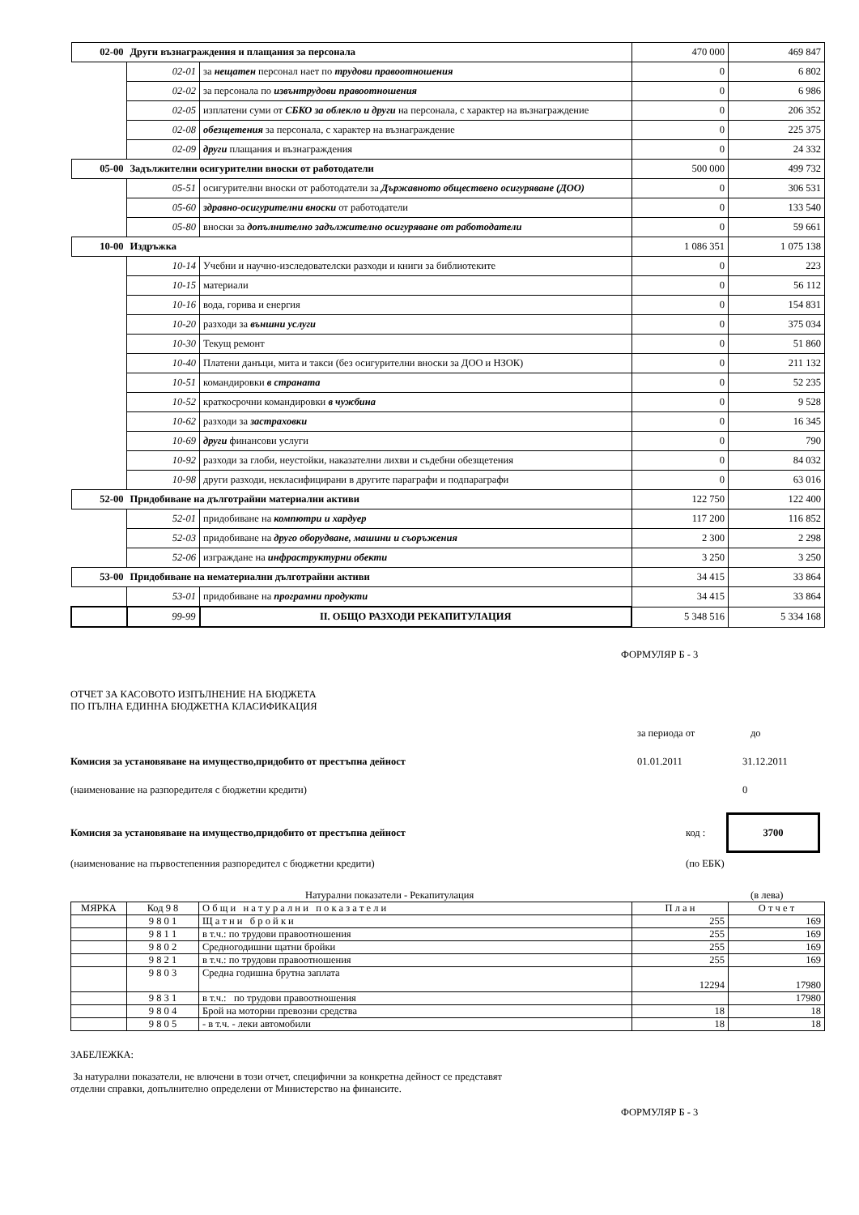| 02-00 | Други възнаграждения и плащания за персонала | | 470 000 | 469 847 |
| | 02-01 | за нещатен персонал нает по трудови правоотношения | 0 | 6 802 |
| | 02-02 | за персонала по извънтрудови правоотношения | 0 | 6 986 |
| | 02-05 | изплатени суми от СБКО за облекло и други на персонала, с характер на възнаграждение | 0 | 206 352 |
| | 02-08 | обезщетения за персонала, с характер на възнаграждение | 0 | 225 375 |
| | 02-09 | други плащания и възнаграждения | 0 | 24 332 |
| 05-00 | Задължителни осигурителни вноски от работодатели | | 500 000 | 499 732 |
| | 05-51 | осигурителни вноски от работодатели за Държавното обществено осигуряване (ДОО) | 0 | 306 531 |
| | 05-60 | здравно-осигурителни вноски от работодатели | 0 | 133 540 |
| | 05-80 | вноски за допълнително задължително осигуряване от работодатели | 0 | 59 661 |
| 10-00 | Издръжка | | 1 086 351 | 1 075 138 |
| | 10-14 | Учебни и научно-изследователски разходи и книги за библиотеките | 0 | 223 |
| | 10-15 | материали | 0 | 56 112 |
| | 10-16 | вода, горива и енергия | 0 | 154 831 |
| | 10-20 | разходи за външни услуги | 0 | 375 034 |
| | 10-30 | Текущ ремонт | 0 | 51 860 |
| | 10-40 | Платени данъци, мита и такси (без осигурителни вноски за ДОО и НЗОК) | 0 | 211 132 |
| | 10-51 | командировки в страната | 0 | 52 235 |
| | 10-52 | краткосрочни командировки в чужбина | 0 | 9 528 |
| | 10-62 | разходи за застраховки | 0 | 16 345 |
| | 10-69 | други финансови услуги | 0 | 790 |
| | 10-92 | разходи за глоби, неустойки, наказателни лихви и съдебни обезщетения | 0 | 84 032 |
| | 10-98 | други разходи, некласифицирани в другите параграфи и подпараграфи | 0 | 63 016 |
| 52-00 | Придобиване на дълготрайни материални активи | | 122 750 | 122 400 |
| | 52-01 | придобиване на компютри и хардуер | 117 200 | 116 852 |
| | 52-03 | придобиване на друго оборудване, машини и съоръжения | 2 300 | 2 298 |
| | 52-06 | изграждане на инфраструктурни обекти | 3 250 | 3 250 |
| 53-00 | Придобиване на нематериални дълготрайни активи | | 34 415 | 33 864 |
| | 53-01 | придобиване на програмни продукти | 34 415 | 33 864 |
| | 99-99 | II. ОБЩО РАЗХОДИ РЕКАПИТУЛАЦИЯ | 5 348 516 | 5 334 168 |
ФОРМУЛЯР Б - 3
ОТЧЕТ ЗА КАСОВОТО ИЗПЪЛНЕНИЕ НА БЮДЖЕТА
ПО ПЪЛНА ЕДИННА БЮДЖЕТНА КЛАСИФИКАЦИЯ
за периода от до
Комисия за установяване на имущество,придобито от престъпна дейност 01.01.2011 31.12.2011
(наименование на разпоредителя с бюджетни кредити) 0
Комисия за установяване на имущество,придобито от престъпна дейност код : 3700
(наименование на първостепенния разпоредител с бюджетни кредити) (по ЕБК)
Натурални показатели - Рекапитулация (в лева)
| МЯРКА | Код 9 8 | О б щ и н а т у р а л н и п о к а з а т е л и | П л а н | О т ч е т |
| | 9 8 0 1 | Щ а т н и б р о й к и | 255 | 169 |
| | 9 8 1 1 | в т.ч.: по трудови правоотношения | 255 | 169 |
| | 9 8 0 2 | Средногодишни щатни бройки | 255 | 169 |
| | 9 8 2 1 | в т.ч.: по трудови правоотношения | 255 | 169 |
| | 9 8 0 3 | Средна годишна брутна заплата | 12294 | 17980 |
| | 9 8 3 1 | в т.ч.: по трудови правоотношения | | 17980 |
| | 9 8 0 4 | Брой на моторни превозни средства | 18 | 18 |
| | 9 8 0 5 | - в т.ч. - леки автомобили | 18 | 18 |
ЗАБЕЛЕЖКА:
За натурални показатели, не влючени в този отчет, специфични за конкретна дейност се представят
отделни справки, допълнително определени от Министерство на финансите.
ФОРМУЛЯР Б - 3